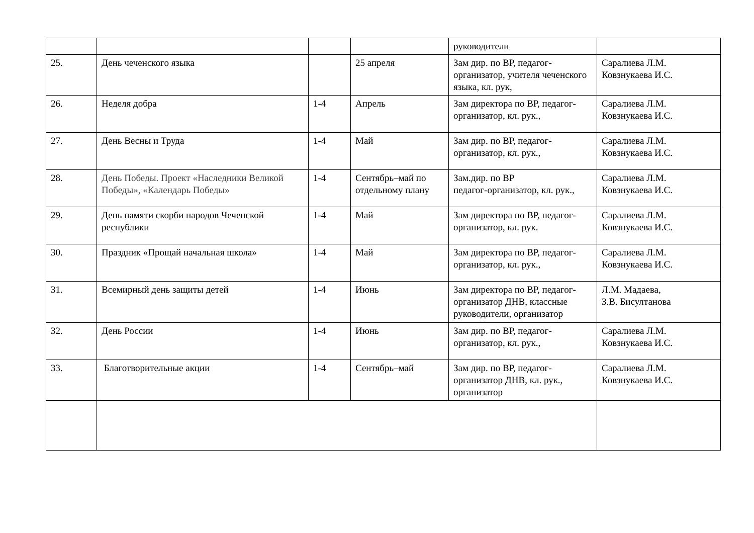| | | | | руководители | |
| 25. | День чеченского языка | | 25 апреля | Зам дир. по ВР, педагог-организатор, учителя чеченского языка, кл. рук, | Саралиева Л.М. Ковзнукаева И.С. |
| 26. | Неделя добра | 1-4 | Апрель | Зам директора по ВР, педагог-организатор, кл. рук., | Саралиева Л.М. Ковзнукаева И.С. |
| 27. | День Весны и Труда | 1-4 | Май | Зам дир. по ВР, педагог-организатор, кл. рук., | Саралиева Л.М. Ковзнукаева И.С. |
| 28. | День Победы. Проект «Наследники Великой Победы», «Календарь Победы» | 1-4 | Сентябрь–май по отдельному плану | Зам.дир. по ВР педагог-организатор, кл. рук., | Саралиева Л.М. Ковзнукаева И.С. |
| 29. | День памяти скорби народов Чеченской республики | 1-4 | Май | Зам директора по ВР, педагог-организатор, кл. рук. | Саралиева Л.М. Ковзнукаева И.С. |
| 30. | Праздник «Прощай начальная школа» | 1-4 | Май | Зам директора по ВР, педагог-организатор, кл. рук., | Саралиева Л.М. Ковзнукаева И.С. |
| 31. | Всемирный день защиты детей | 1-4 | Июнь | Зам директора по ВР, педагог-организатор ДНВ, классные руководители, организатор | Л.М. Мадаева, З.В. Бисултанова |
| 32. | День России | 1-4 | Июнь | Зам дир. по ВР, педагог-организатор, кл. рук., | Саралиева Л.М. Ковзнукаева И.С. |
| 33. | Благотворительные акции | 1-4 | Сентябрь–май | Зам дир. по ВР, педагог-организатор ДНВ, кл. рук., организатор | Саралиева Л.М. Ковзнукаева И.С. |